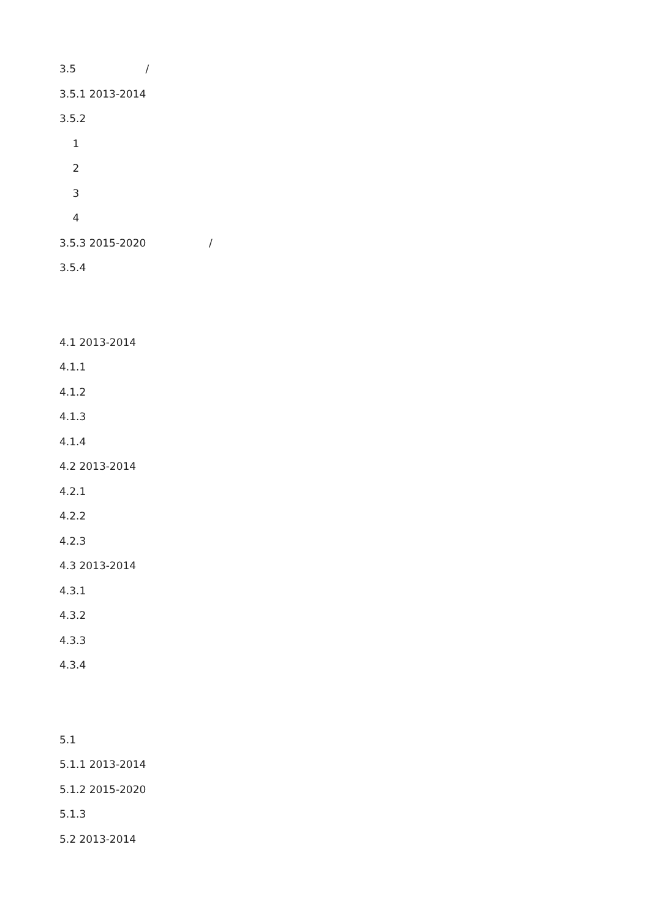3.5 /
3.5.1 2013-2014
3.5.2
1
2
3
4
3.5.3 2015-2020 /
3.5.4
4.1 2013-2014
4.1.1
4.1.2
4.1.3
4.1.4
4.2 2013-2014
4.2.1
4.2.2
4.2.3
4.3 2013-2014
4.3.1
4.3.2
4.3.3
4.3.4
5.1
5.1.1 2013-2014
5.1.2 2015-2020
5.1.3
5.2 2013-2014